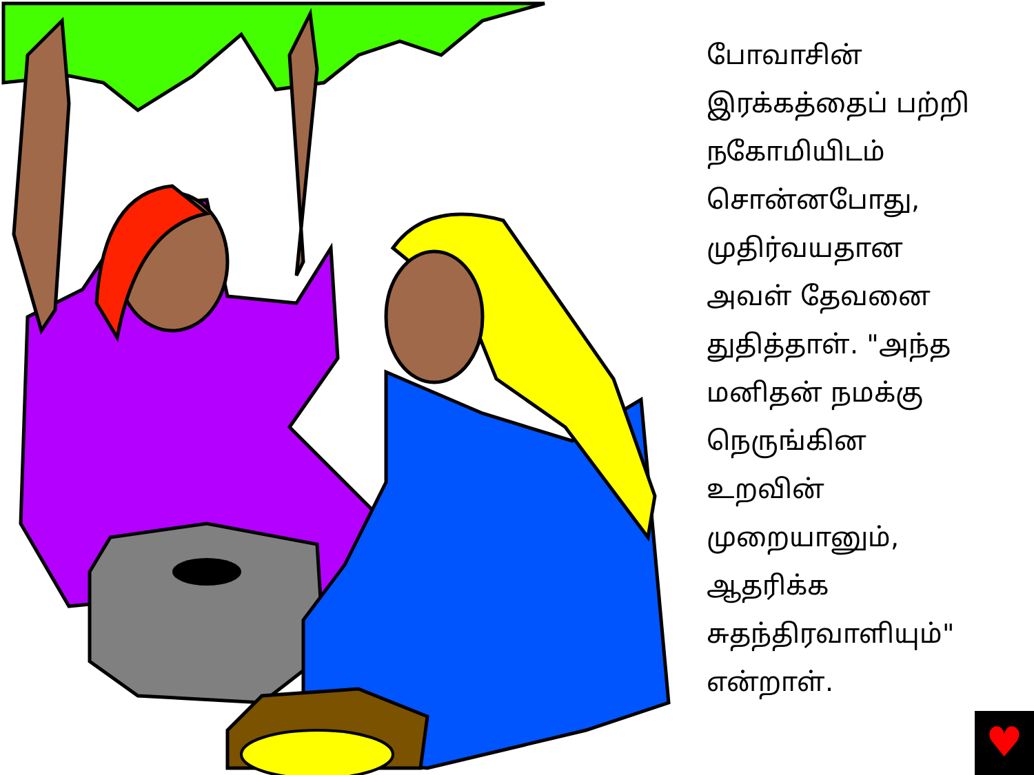போவாசின்
இரக்கத்தைப் பற்றி
நகோமியிடம்
சொன்னபோது,
முதிர்வயதான
அவள் தேவனை
துதித்தாள். "அந்த
மனிதன் நமக்கு
நெருங்கின
உறவின்
முறையானும்,
ஆதரிக்க
சுதந்திரவாளியும்"
என்றாள்.
♥